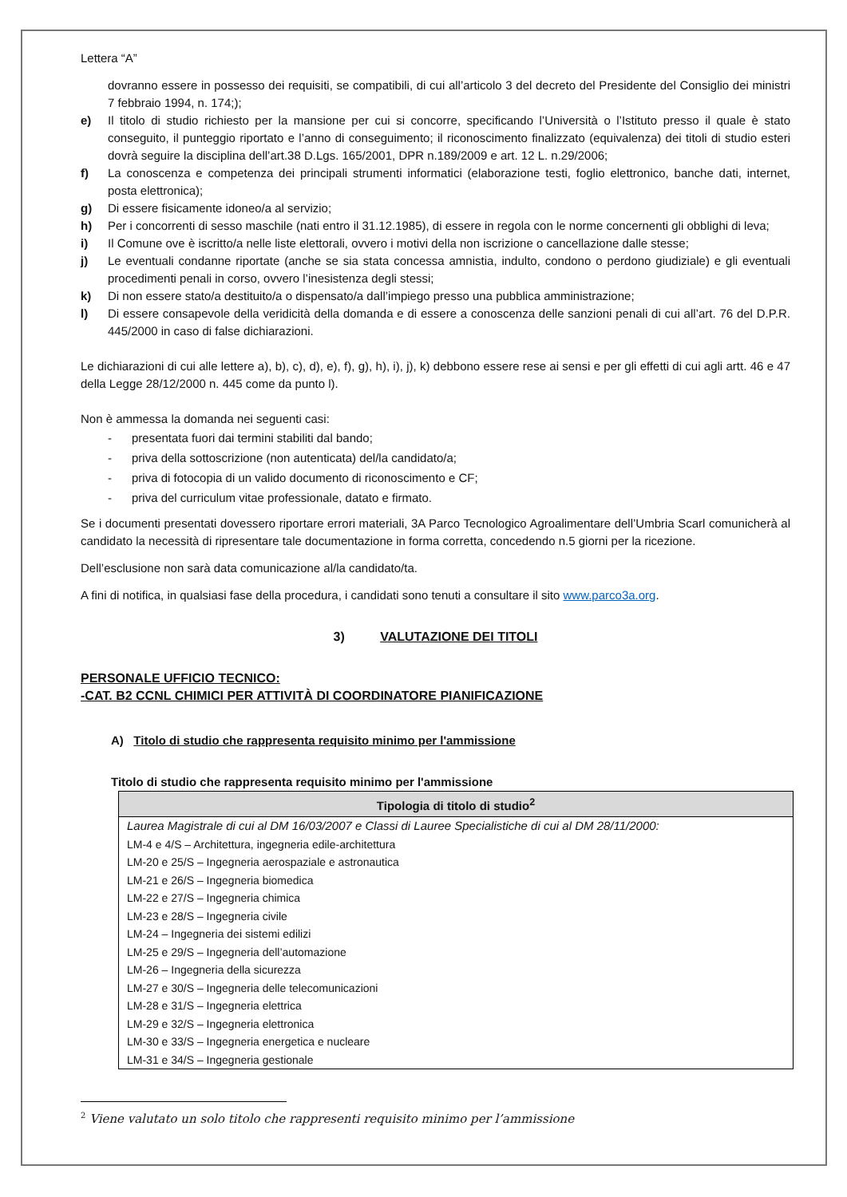Lettera “A”
dovranno essere in possesso dei requisiti, se compatibili, di cui all’articolo 3 del decreto del Presidente del Consiglio dei ministri 7 febbraio 1994, n. 174;);
e) Il titolo di studio richiesto per la mansione per cui si concorre, specificando l’Università o l’Istituto presso il quale è stato conseguito, il punteggio riportato e l’anno di conseguimento; il riconoscimento finalizzato (equivalenza) dei titoli di studio esteri dovrà seguire la disciplina dell’art.38 D.Lgs. 165/2001, DPR n.189/2009 e art. 12 L. n.29/2006;
f) La conoscenza e competenza dei principali strumenti informatici (elaborazione testi, foglio elettronico, banche dati, internet, posta elettronica);
g) Di essere fisicamente idoneo/a al servizio;
h) Per i concorrenti di sesso maschile (nati entro il 31.12.1985), di essere in regola con le norme concernenti gli obblighi di leva;
i) Il Comune ove è iscritto/a nelle liste elettorali, ovvero i motivi della non iscrizione o cancellazione dalle stesse;
j) Le eventuali condanne riportate (anche se sia stata concessa amnistia, indulto, condono o perdono giudiziale) e gli eventuali procedimenti penali in corso, ovvero l’inesistenza degli stessi;
k) Di non essere stato/a destituito/a o dispensato/a dall’impiego presso una pubblica amministrazione;
l) Di essere consapevole della veridicità della domanda e di essere a conoscenza delle sanzioni penali di cui all’art. 76 del D.P.R. 445/2000 in caso di false dichiarazioni.
Le dichiarazioni di cui alle lettere a), b), c), d), e), f), g), h), i), j), k) debbono essere rese ai sensi e per gli effetti di cui agli artt. 46 e 47 della Legge 28/12/2000 n. 445 come da punto l).
Non è ammessa la domanda nei seguenti casi:
- presentata fuori dai termini stabiliti dal bando;
- priva della sottoscrizione (non autenticata) del/la candidato/a;
- priva di fotocopia di un valido documento di riconoscimento e CF;
- priva del curriculum vitae professionale, datato e firmato.
Se i documenti presentati dovessero riportare errori materiali, 3A Parco Tecnologico Agroalimentare dell’Umbria Scarl comunicherà al candidato la necessità di ripresentare tale documentazione in forma corretta, concedendo n.5 giorni per la ricezione.
Dell’esclusione non sarà data comunicazione al/la candidato/ta.
A fini di notifica, in qualsiasi fase della procedura, i candidati sono tenuti a consultare il sito www.parco3a.org.
3) VALUTAZIONE DEI TITOLI
PERSONALE UFFICIO TECNICO:
-CAT. B2 CCNL CHIMICI PER ATTIVITÀ DI COORDINATORE PIANIFICAZIONE
A) Titolo di studio che rappresenta requisito minimo per l'ammissione
Titolo di studio che rappresenta requisito minimo per l'ammissione
| Tipologia di titolo di studio<sup>2</sup> |
| --- |
| Laurea Magistrale di cui al DM 16/03/2007 e Classi di Lauree Specialistiche di cui al DM 28/11/2000: |
| LM-4 e 4/S – Architettura, ingegneria edile-architettura |
| LM-20 e 25/S – Ingegneria aerospaziale e astronautica |
| LM-21 e 26/S – Ingegneria biomedica |
| LM-22 e 27/S – Ingegneria chimica |
| LM-23 e 28/S – Ingegneria civile |
| LM-24 – Ingegneria dei sistemi edilizi |
| LM-25 e 29/S – Ingegneria dell’automazione |
| LM-26 – Ingegneria della sicurezza |
| LM-27 e 30/S – Ingegneria delle telecomunicazioni |
| LM-28 e 31/S – Ingegneria elettrica |
| LM-29 e 32/S – Ingegneria elettronica |
| LM-30 e 33/S – Ingegneria energetica e nucleare |
| LM-31 e 34/S – Ingegneria gestionale |
<sup>2</sup> Viene valutato un solo titolo che rappresenti requisito minimo per l’ammissione